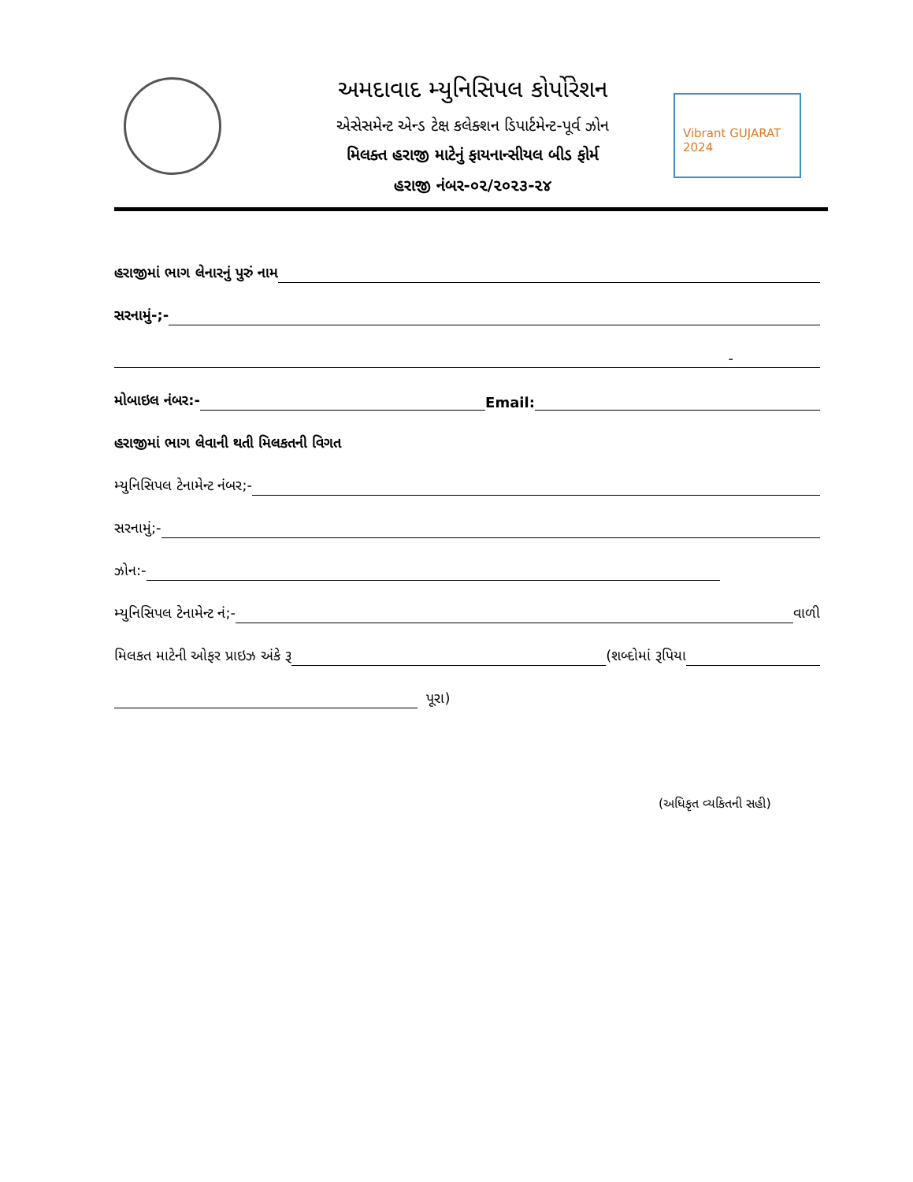અમદાવાદ મ્યુનિસિપલ કોર્પોરેશન
એસેસમેન્ટ એન્ડ ટેક્ષ કલેક્શન ડિપાર્ટમેન્ટ-પૂર્વ ઝોન
મિલક્ત હરાજી માટેનું ફાયનાન્સીયલ બીડ ફોર્મ
હરાજી નંબર-૦૨/૨૦૨૩-૨૪
Vibrant GUJARAT 2024
હરાજીમાં ભાગ લેનારનું પુરું નામ
સરનામું-;-
-
મોબાઇલ નંબર:- Email:
હરાજીમાં ભાગ લેવાની થતી મિલકતની વિગત
મ્યુનિસિપલ ટેનામેન્ટ નંબર;-
સરનામું;-
ઝોન:-
મ્યુનિસિપલ ટેનામેન્ટ નં;- વાળી
મિલકત માટેની ઓફર પ્રાઇઝ અંકે રૂ (શબ્દોમાં રૂપિયા
પૂરા)
(અધિકૃત વ્યકિતની સહી)